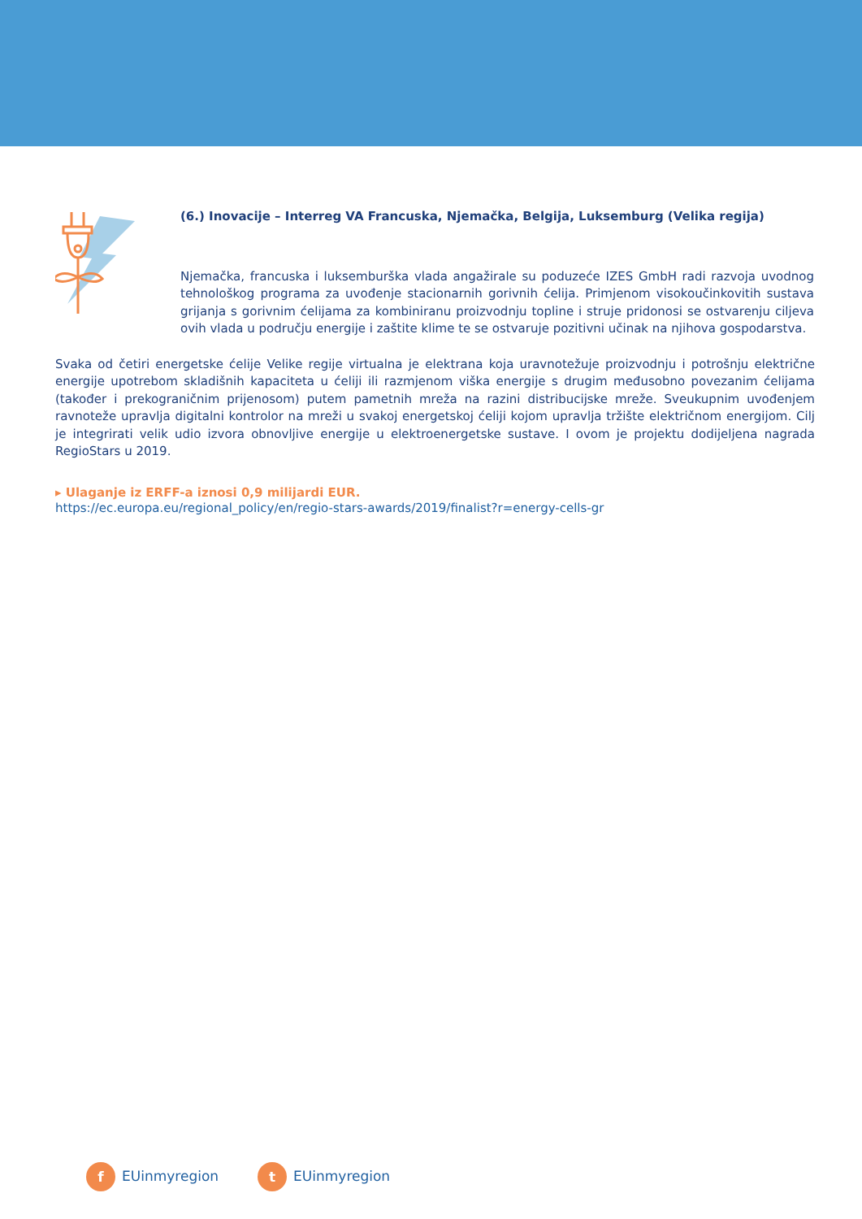(6.) Inovacije – Interreg VA Francuska, Njemačka, Belgija, Luksemburg (Velika regija)
Njemačka, francuska i luksemburška vlada angažirale su poduzeće IZES GmbH radi razvoja uvodnog tehnološkog programa za uvođenje stacionarnih gorivnih ćelija. Primjenom visokoučinkovitih sustava grijanja s gorivnim ćelijama za kombiniranu proizvodnju topline i struje pridonosi se ostvarenju ciljeva ovih vlada u području energije i zaštite klime te se ostvaruje pozitivni učinak na njihova gospodarstva.
Svaka od četiri energetske ćelije Velike regije virtualna je elektrana koja uravnotežuje proizvodnju i potrošnju električne energije upotrebom skladišnih kapaciteta u ćeliji ili razmjenom viška energije s drugim međusobno povezanim ćelijama (također i prekograničnim prijenosom) putem pametnih mreža na razini distribucijske mreže. Sveukupnim uvođenjem ravnoteže upravlja digitalni kontrolor na mreži u svakoj energetskoj ćeliji kojom upravlja tržište električnom energijom. Cilj je integrirati velik udio izvora obnovljive energije u elektroenergetske sustave. I ovom je projektu dodijeljena nagrada RegioStars u 2019.
▸ Ulaganje iz ERFF-a iznosi 0,9 milijardi EUR.
https://ec.europa.eu/regional_policy/en/regio-stars-awards/2019/finalist?r=energy-cells-gr
f EUinmyregion t EUinmyregion